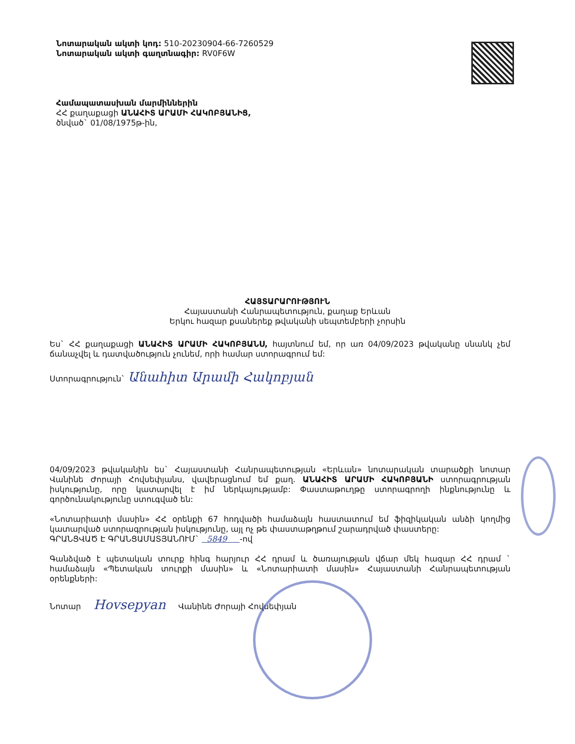Նոտարական ակտի կոդ: 510-20230904-66-7260529
Նոտարական ակտի գաղտնագիր: RV0F6W
Համապատասխան մարմիններին
ՀՀ քաղաքացի ԱՆԱՀԻՏ ԱՐԱՄԻ ՀԱԿՈԲՅԱՆԻՑ,
ծնված` 01/08/1975թ-ին,
ՀԱՅՏԱՐԱՐՈՒԹՅՈՒՆ
Հայաստանի Հանրապետություն, քաղաք Երևան
Երկու հազար քսաներեք թվականի սեպտեմբերի չորսին
Ես` ՀՀ քաղաքացի ԱՆԱՀԻՏ ԱՐԱՄԻ ՀԱԿՈԲՅԱՆՍ, հայտնում եմ, որ առ 04/09/2023 թվականը սնանկ չեմ ճանաչվել և դատվածություն չունեմ, որի համար ստորագրում եմ:
Ստորագրություն` Անահիտ Արամի Հակոբյան
04/09/2023 թվականին ես` Հայաստանի Հանրապետության «Երևան» նոտարական տարածքի նոտար Վանինե Ժորայի Հովսեփյանս, վավերացնում եմ քաղ. ԱՆԱՀԻՏ ԱՐԱՄԻ ՀԱԿՈԲՅԱՆԻ ստորագրության իսկությունը, որը կատարվել է իմ ներկայությամբ: Փաստաթուղթը ստորագրողի ինքնությունը և գործունակությունը ստուգված են:
«Նոտարիատի մասին» ՀՀ օրենքի 67 հոդվածի համաձայն հաստատում եմ ֆիզիկական անձի կողմից կատարված ստորագրության իսկությունը, այլ ոչ թե փաստաթղթում շարադրված փաստերը:
ԳՐԱՆՑՎԱԾ Է ԳՐԱՆՑԱՄԱՏՅԱՆՈՒՄ` 5849 -ով
Գանձված է պետական տուրք հինգ հարյուր ՀՀ դրամ և ծառայության վճար մեկ հազար ՀՀ դրամ ` համաձայն «Պետական տուրքի մասին» և «Նոտարիատի մասին» Հայաստանի Հանրապետության օրենքների:
Նոտար Hovsepyan Վանինե Ժորայի Հովսեփյան